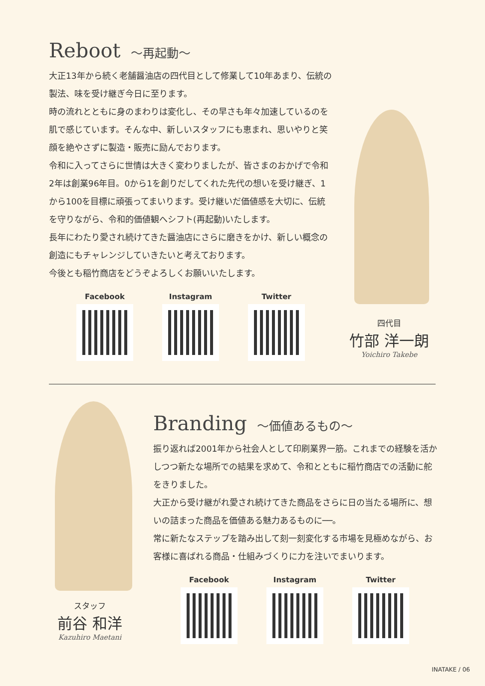Reboot ～再起動～
大正13年から続く老舗醤油店の四代目として修業して10年あまり、伝統の製法、味を受け継ぎ今日に至ります。
時の流れとともに身のまわりは変化し、その早さも年々加速しているのを肌で感じています。そんな中、新しいスタッフにも恵まれ、思いやりと笑顔を絶やさずに製造・販売に励んでおります。
令和に入ってさらに世情は大きく変わりましたが、皆さまのおかげで令和2年は創業96年目。0から1を創りだしてくれた先代の想いを受け継ぎ、1から100を目標に頑張ってまいります。受け継いだ価値感を大切に、伝統を守りながら、令和的価値観へシフト(再起動)いたします。
長年にわたり愛され続けてきた醤油店にさらに磨きをかけ、新しい概念の創造にもチャレンジしていきたいと考えております。
今後とも稲竹商店をどうぞよろしくお願いいたします。
Facebook Instagram Twitter
四代目
竹部 洋一朗
Yoichiro Takebe
Branding ～価値あるもの～
振り返れば2001年から社会人として印刷業界一筋。これまでの経験を活かしつつ新たな場所での結果を求めて、令和とともに稲竹商店での活動に舵をきりました。
大正から受け継がれ愛され続けてきた商品をさらに日の当たる場所に、想いの詰まった商品を価値ある魅力あるものに──。
常に新たなステップを踏み出して刻一刻変化する市場を見極めながら、お客様に喜ばれる商品・仕組みづくりに力を注いでまいります。
Facebook Instagram Twitter
スタッフ
前谷 和洋
Kazuhiro Maetani
INATAKE / 06